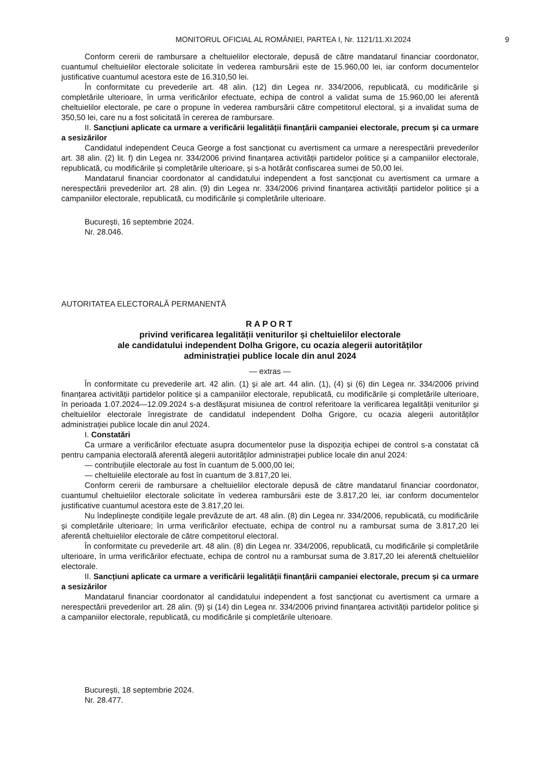MONITORUL OFICIAL AL ROMÂNIEI, PARTEA I, Nr. 1121/11.XI.2024 9
Conform cererii de rambursare a cheltuielilor electorale, depusă de către mandatarul financiar coordonator, cuantumul cheltuielilor electorale solicitate în vederea rambursării este de 15.960,00 lei, iar conform documentelor justificative cuantumul acestora este de 16.310,50 lei.
În conformitate cu prevederile art. 48 alin. (12) din Legea nr. 334/2006, republicată, cu modificările și completările ulterioare, în urma verificărilor efectuate, echipa de control a validat suma de 15.960,00 lei aferentă cheltuielilor electorale, pe care o propune în vederea rambursării către competitorul electoral, și a invalidat suma de 350,50 lei, care nu a fost solicitată în cererea de rambursare.
II. Sancțiuni aplicate ca urmare a verificării legalității finanțării campaniei electorale, precum și ca urmare a sesizărilor
Candidatul independent Ceuca George a fost sancționat cu avertisment ca urmare a nerespectării prevederilor art. 38 alin. (2) lit. f) din Legea nr. 334/2006 privind finanțarea activității partidelor politice și a campaniilor electorale, republicată, cu modificările și completările ulterioare, și s-a hotărât confiscarea sumei de 50,00 lei.
Mandatarul financiar coordonator al candidatului independent a fost sancționat cu avertisment ca urmare a nerespectării prevederilor art. 28 alin. (9) din Legea nr. 334/2006 privind finanțarea activității partidelor politice și a campaniilor electorale, republicată, cu modificările și completările ulterioare.
București, 16 septembrie 2024.
Nr. 28.046.
AUTORITATEA ELECTORALĂ PERMANENTĂ
RAPORT
privind verificarea legalității veniturilor și cheltuielilor electorale
ale candidatului independent Dolha Grigore, cu ocazia alegerii autorităților
administrației publice locale din anul 2024
— extras —
În conformitate cu prevederile art. 42 alin. (1) și ale art. 44 alin. (1), (4) și (6) din Legea nr. 334/2006 privind finanțarea activității partidelor politice și a campaniilor electorale, republicată, cu modificările și completările ulterioare, în perioada 1.07.2024—12.09.2024 s-a desfășurat misiunea de control referitoare la verificarea legalității veniturilor și cheltuielilor electorale înregistrate de candidatul independent Dolha Grigore, cu ocazia alegerii autorităților administrației publice locale din anul 2024.
I. Constatări
Ca urmare a verificărilor efectuate asupra documentelor puse la dispoziția echipei de control s-a constatat că pentru campania electorală aferentă alegerii autorităților administrației publice locale din anul 2024:
— contribuțiile electorale au fost în cuantum de 5.000,00 lei;
— cheltuielile electorale au fost în cuantum de 3.817,20 lei.
Conform cererii de rambursare a cheltuielilor electorale depusă de către mandatarul financiar coordonator, cuantumul cheltuielilor electorale solicitate în vederea rambursării este de 3.817,20 lei, iar conform documentelor justificative cuantumul acestora este de 3.817,20 lei.
Nu îndeplinește condițiile legale prevăzute de art. 48 alin. (8) din Legea nr. 334/2006, republicată, cu modificările și completările ulterioare; în urma verificărilor efectuate, echipa de control nu a rambursat suma de 3.817,20 lei aferentă cheltuielilor electorale de către competitorul electoral.
În conformitate cu prevederile art. 48 alin. (8) din Legea nr. 334/2006, republicată, cu modificările și completările ulterioare, în urma verificărilor efectuate, echipa de control nu a rambursat suma de 3.817,20 lei aferentă cheltuielilor electorale.
II. Sancțiuni aplicate ca urmare a verificării legalității finanțării campaniei electorale, precum și ca urmare a sesizărilor
Mandatarul financiar coordonator al candidatului independent a fost sancționat cu avertisment ca urmare a nerespectării prevederilor art. 28 alin. (9) și (14) din Legea nr. 334/2006 privind finanțarea activității partidelor politice și a campaniilor electorale, republicată, cu modificările și completările ulterioare.
București, 18 septembrie 2024.
Nr. 28.477.